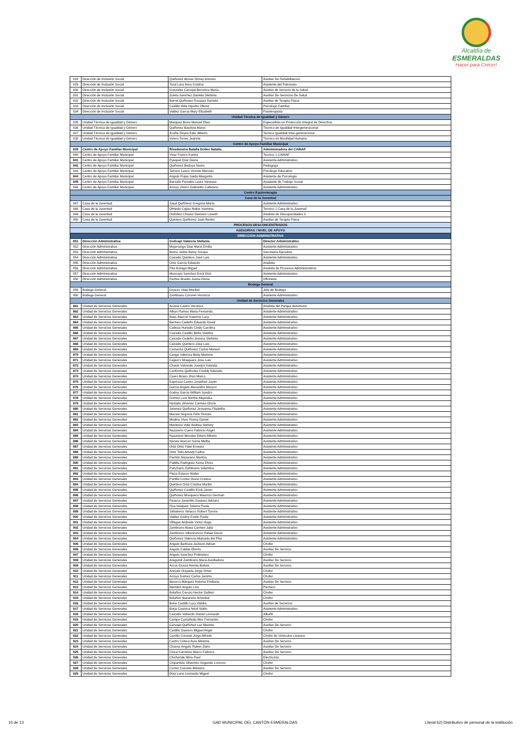Alcaldía de
ESMERALDAS
Hacer para Crecer!
| 828 | Dirección de Inclusión Social | Quiñonez Alcivar Dirney Antonio | Auxiliar De Rehabilitacion |
| 829 | Dirección de Inclusión Social | Toral Lara Nora Cristina | Asistente del Patronato |
| 830 | Dirección de Inclusión Social | Gonzalez Carvajal Beronica Maria | Auxiliar de Servicio de la Salud |
| 831 | Dirección de Inclusión Social | Zuleta Sanchez Daniela Stefania | Auxiliar De Servicios De Salud |
| 832 | Dirección de Inclusión Social | Barret Quiñonez Rosaura Daniela | Auxiliar de Terapia Física |
| 833 | Dirección de Inclusión Social | Castillo Wila Hipolito Ofeniz | Psicologo Familiar |
| 834 | Dirección de Inclusión Social | Valdez Garcia Mary Elizabeth | Fisioterapista |
| Unidad Técnica de Igualdad y Género | | | |
| 835 | Unidad Técnica de Igualdad y Género | Marquez Bone Manuel Elías | Especialista en Protección Integral de Derechos |
| 836 | Unidad Técnica de Igualdad y Género | Quiñonez Bautista Marys | Técnico de Igualdad Intergeneracional |
| 837 | Unidad Técnica de Igualdad y Género | Acuña Reyes Eder Alberto | Tecnico Igualdad Inter-generacional |
| 838 | Unidad Técnica de Igualdad y Género | Vivero Torres Jeannie | Técnico en Movilidad Humana |
| Centro de Apoyo Familiar Municipal | | | |
| 839 | Centro de Apoyo Familiar Municipal | Rivadeneira Batalla Doiles Natalia | Administradora del CAINAF |
| 840 | Centro de Apoyo Familiar Municipal | Vivar Franco Karina | Tecnico 1 CAINAF |
| 841 | Centro de Apoyo Familiar Municipal | Pasquel Díaz Diana | Asistente Administrativo |
| 842 | Centro de Apoyo Familiar Municipal | Quiñonez Bedoya Nuvia | Pedagoga |
| 843 | Centro de Apoyo Familiar Municipal | Tenorio Lasso Vicente Marcelo | Psicólogo Educativo |
| 844 | Centro de Apoyo Familiar Municipal | Angulo Rojas Saida Margarita | Asistente de Psicologia |
| 845 | Centro de Apoyo Familiar Municipal | Barzallo Paredes Laura Vanessa | Ayudante de Trabajo Social |
| 846 | Centro de Apoyo Familiar Municipal | Arroyo Vivero Gabrielito Calletano | Asistente Administrativo |
| Centro Equinoterapia | | | |
| Casa de la Juventud | | | |
| 847 | Casa de la Juventud | Saud Quiñónez Gregoria María | Asistente Administrativo |
| 848 | Casa de la Juventud | Olmedo Cajiao Nubia Yasmina | Tecnico 1 Casa de la Juvenud |
| 849 | Casa de la Juventud | Ordoñez Chavez Damaris Lisseth | Analista de Discapacidades 3 |
| 850 | Casa de la Juventud | Quintero Quiñonez Juan Benito | Auxiliar de Terapia Física |
| PROCESOS DESCONCENTRADOS | | | |
| ASESORÍAS / NIVEL DE APOYO | | | |
| DIRECCION ADMINISTRATIVA | | | |
| 851 | Dirección Administrativa | Guilcapi Valencia Stefania | Director Administrativo |
| 852 | Dirección Administrativa | Mojarrango Diaz Maria Emilia | Asistente Administrativo |
| 853 | Dirección Administrativa | Bruno Jaime Betsy Soraya | Secretaria Ejecutiva |
| 854 | Dirección Administrativa | Caicedo Quintero José Luis | Asistente Administrativo |
| 855 | Dirección Administrativa | Ortiz García Eduardo | Analista |
| 856 | Dirección Administrativa | Pita Arizaga Miguel | Analista de Procesos Administrativos |
| 857 | Dirección Administrativa | Moncayo Sanchez Erick Dick | Asistente Administrativo |
| 858 | Dirección Administrativa | Ramos Braulio Juana Elena | Oficinista |
| Bodega General | | | |
| 859 | Bodega General | Gruezo Vidal Maribel | Jefa de Bodega |
| 860 | Bodega General | Zambrano Coronel Veronica | Asistente Administrativo |
| Unidad de Servicios Generales | | | |
| 861 | Unidad de Servicios Generales | Acosta Castro Veronica | Analista del Parque Automotor |
| 862 | Unidad de Servicios Generales | Alban Ramos Maria Fernanda | Asistente Administrativo |
| 863 | Unidad de Servicios Generales | Bass Alarcon Katerine Lucy | Asistente Administrativo |
| 864 | Unidad de Servicios Generales | Bermeo Cedeño Eduardo David | Asistente Administrativo |
| 865 | Unidad de Servicios Generales | Cabeza Hurtado Cindy Carolina | Asistente Administrativo |
| 866 | Unidad de Servicios Generales | Caicedo Castillo Britta Viedma | Asistente Administrativo |
| 867 | Unidad de Servicios Generales | Caicedo Cedeño Jessica Stefania | Asistente Administrativo |
| 868 | Unidad de Servicios Generales | Caicedo Quintero Jose Luis | Asistente Administrativo |
| 869 | Unidad de Servicios Generales | Camacho Quiñonez Carlos Manuel | Asistente Administrativo |
| 870 | Unidad de Servicios Generales | Canga Valencia Betty Marlene | Asistente Administrativo |
| 871 | Unidad de Servicios Generales | Capurro Mosquera Jose Luis | Asistente Administrativo |
| 872 | Unidad de Servicios Generales | Chasin Valverde Joselyn Yolanda | Asistente Administrativo |
| 873 | Unidad de Servicios Generales | Conforme Quiñonez Freddy Edurado | Asistente Administrativo |
| 874 | Unidad de Servicios Generales | Cuero Bravo Jhon Marco | Asistente Administrativo |
| 875 | Unidad de Servicios Generales | Espinoza Castro Jonathan Javier | Asistente Administrativo |
| 876 | Unidad de Servicios Generales | Garcia Angulo Alexandra Maryori | Asistente Administrativo |
| 877 | Unidad de Servicios Generales | Godoy Garcia William Sandro | Asistente Administrativo |
| 878 | Unidad de Servicios Generales | Gomez Loor Bertha Alejandra | Asistente Administrativo |
| 879 | Unidad de Servicios Generales | Hurtado Jimenez Carmen Gloria | Asistente Administrativo |
| 880 | Unidad de Servicios Generales | Jimenez Quiñonez Jeovanna Filadelfia | Asistente Administrativo |
| 881 | Unidad de Servicios Generales | Macias Segovia Felix Renato | Asistente Administrativo |
| 882 | Unidad de Servicios Generales | Medina Viver Ronny Daniel | Asistente Administrativo |
| 883 | Unidad de Servicios Generales | Mendoza Veliz Andrea Stefany | Asistente Administrativo |
| 884 | Unidad de Servicios Generales | Nazareno Cuero Fabricio Angel | Asistente Administrativo |
| 885 | Unidad de Servicios Generales | Nazareno Morales Edson Alberto | Asistente Administrativo |
| 886 | Unidad de Servicios Generales | Nieves Alarcon Sonia Melba | Asistente Administrativo |
| 887 | Unidad de Servicios Generales | Ortiz Ortiz Fidel Ernesto | Asistente Administrativo |
| 888 | Unidad de Servicios Generales | Ortiz Tello Amady Celina | Asistente Administrativo |
| 889 | Unidad de Servicios Generales | Pachito Nazareno Maritza | Asistente Administrativo |
| 890 | Unidad de Servicios Generales | Padilla Rodriguez Kenia Elvira | Asistente Administrativo |
| 891 | Unidad de Servicios Generales | Panchano Zambrano Valentina | Asistente Administrativo |
| 892 | Unidad de Servicios Generales | Plaza Estacio Walter | Asistente Administrativo |
| 893 | Unidad de Servicios Generales | Portilla Cortez Diana Cristina | Asistente Administrativo |
| 894 | Unidad de Servicios Generales | Quintero Ortiz Cristina Marilin | Asistente Administrativo |
| 895 | Unidad de Servicios Generales | Quiñonez Castillo Erick Javier | Asistente Administrativo |
| 896 | Unidad de Servicios Generales | Quiñonez Mosquera Mauricio German | Asistente Administrativo |
| 897 | Unidad de Servicios Generales | Reasco Jaramillo Gustavo Adriano | Asistente Administrativo |
| 898 | Unidad de Servicios Generales | Rua Vasquez Tatiana Paola | Asistente Administrativo |
| 899 | Unidad de Servicios Generales | Simisterra Velasco Robert Tyrone | Asistente Administrativo |
| 900 | Unidad de Servicios Generales | Valdez Godoy Evelin Paola | Asistente Administrativo |
| 901 | Unidad de Servicios Generales | Villegas Andrade Victor Hugo | Asistente Administrativo |
| 902 | Unidad de Servicios Generales | Zambrano Alava Carmen Julia | Asistente Administrativo |
| 903 | Unidad de Servicios Generales | Zambrano Villavicencio Rafael Oscar | Asistente Administrativo |
| 904 | Unidad de Servicios Generales | Quiñonez Valencia Manuela del Pilar | Asistente Administrativo |
| 905 | Unidad de Servicios Generales | Angulo Barboza Jackson Adrian | Chofer |
| 906 | Unidad de Servicios Generales | Angulo Caldas Eberto | Auxiliar De Servicio |
| 907 | Unidad de Servicios Generales | Angulo Sanchez Prebistero | Chofer |
| 908 | Unidad de Servicios Generales | Aragundi Zambrano Maria Auxiliadora | Auxiliar De Servicio |
| 909 | Unidad de Servicios Generales | Arcos Gracia Norma Bolivia | Auxiliar De Servicio |
| 910 | Unidad de Servicios Generales | Arevalo Orejuela Jorge Omar | Chofer |
| 911 | Unidad de Servicios Generales | Arroyo Gomez Carlos Jacinto | Chofer |
| 912 | Unidad de Servicios Generales | Becerra Márquez Antonia Emiliana | Auxiliar De Servicio |
| 913 | Unidad de Servicios Generales | Blandon Angulo Lino | Plomero |
| 914 | Unidad de Servicios Generales | Bolaños Corozo Hector Dublen | Chofer |
| 915 | Unidad de Servicios Generales | Bolaños Nazareno Aristobal | Chofer |
| 916 | Unidad de Servicios Generales | Bone Castillo Lucy Odalia | Auxiliar de Servicios |
| 917 | Unidad de Servicios Generales | Borja Casierra Névil Stálin | Asistente Administrativo |
| 918 | Unidad de Servicios Generales | Caicedo Valverde Daniel Leonardo | Albañil |
| 919 | Unidad de Servicios Generales | Campo Castañeda Alex Fernando | Chofer |
| 920 | Unidad de Servicios Generales | Carvajal Quiñonez Luz Marieta | Auxiliar De Servicio |
| 921 | Unidad de Servicios Generales | Castillo Guerero Miguel Angel | Chofer |
| 922 | Unidad de Servicios Generales | Carrillo Coronel Jorge Alfredo | Chofer de Vehiculos Livianos |
| 923 | Unidad de Servicios Generales | Castro Cotera Aura Melania | Auxiliar De Servicio |
| 924 | Unidad de Servicios Generales | Chavez Angulo Ruben Dario | Auxiliar De Servicio |
| 925 | Unidad de Servicios Generales | Chica Carranza Marco Fabricio | Auxiliar De Servicio |
| 926 | Unidad de Servicios Generales | Chichande Mina Raul | Electricista |
| 927 | Unidad de Servicios Generales | Chipantiza Sifuentes Segundo Lorenzo | Chofer |
| 928 | Unidad de Servicios Generales | Cortez Caicedo Mariana | Auxiliar De Servicio |
| 929 | Unidad de Servicios Generales | Diaz Luna Leonardo Miguel | Chofer |
10 de 13
GAD MUNICIPAL DEL CANTÓN ESMERALDAS
Literal b2) Distributivo de personal de la institución